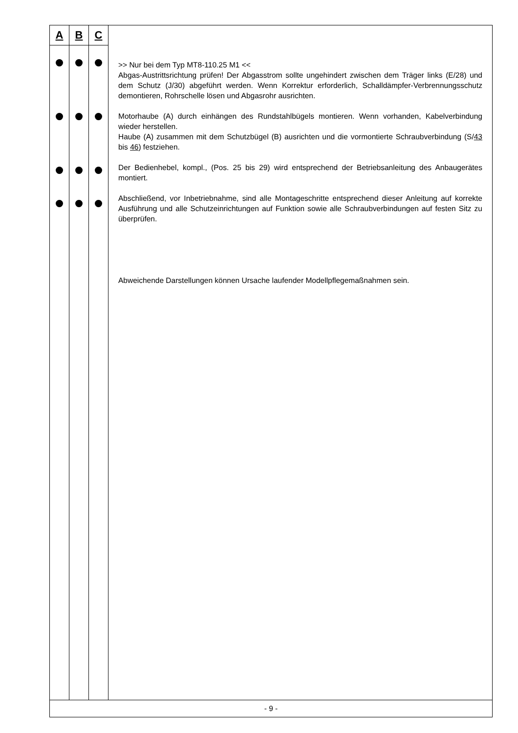| A | B | C | >> Nur bei dem Typ MT8-110.25 M1 << Abgas-Austrittsrichtung prüfen! Der Abgasstrom sollte ungehindert zwischen dem Träger links (E/28) und dem Schutz (J/30) abgeführt werden. Wenn Korrektur erforderlich, Schalldämpfer-Verbrennungsschutz demontieren, Rohrschelle lösen und Abgasrohr ausrichten. Motorhaube (A) durch einhängen des Rundstahlbügels montieren. Wenn vorhanden, Kabelverbindung wieder herstellen. Haube (A) zusammen mit dem Schutzbügel (B) ausrichten und die vormontierte Schraubverbindung (S/ 43 bis 46 ) festziehen. Der Bedienhebel, kompl., (Pos. 25 bis 29) wird entsprechend der Betriebsanleitung des Anbaugerätes montiert. Abschließend, vor Inbetriebnahme, sind alle Montageschritte entsprechend dieser Anleitung auf korrekte Ausführung und alle Schutzeinrichtungen auf Funktion sowie alle Schraubverbindungen auf festen Sitz zu überprüfen. Abweichende Darstellungen können Ursache laufender Modellpflegemaßnahmen sein. |
| - 9 - | | | |